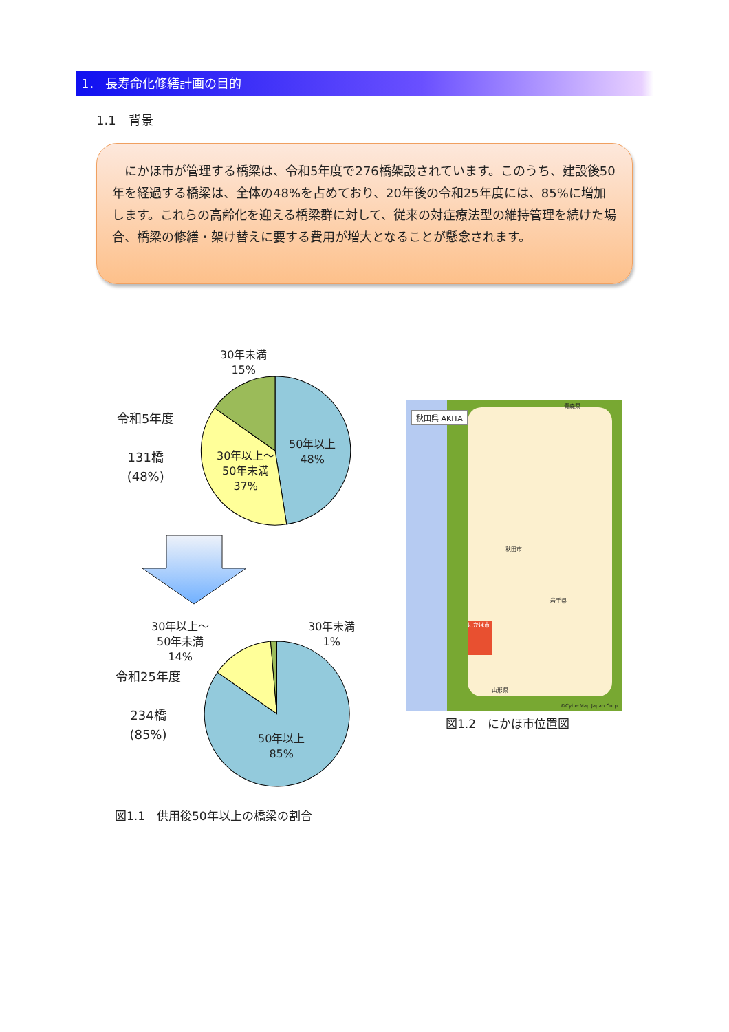1． 長寿命化修繕計画の目的
1.1　背景
　にかほ市が管理する橋梁は、令和5年度で276橋架設されています。このうち、建設後50年を経過する橋梁は、全体の48%を占めており、20年後の令和25年度には、85%に増加します。これらの高齢化を迎える橋梁群に対して、従来の対症療法型の維持管理を続けた場合、橋梁の修繕・架け替えに要する費用が増大となることが懸念されます。
30年未満
15%
50年以上
48%
30年以上～
50年未満
37%
令和5年度
131橋
(48%)
30年以上～
50年未満
14%
30年未満
1%
50年以上
85%
令和25年度
234橋
(85%)
図1.1　供用後50年以上の橋梁の割合
秋田県 AKITA
にかほ市
秋田市
岩手県
山形県
青森県
©CyberMap Japan Corp.
図1.2　にかほ市位置図